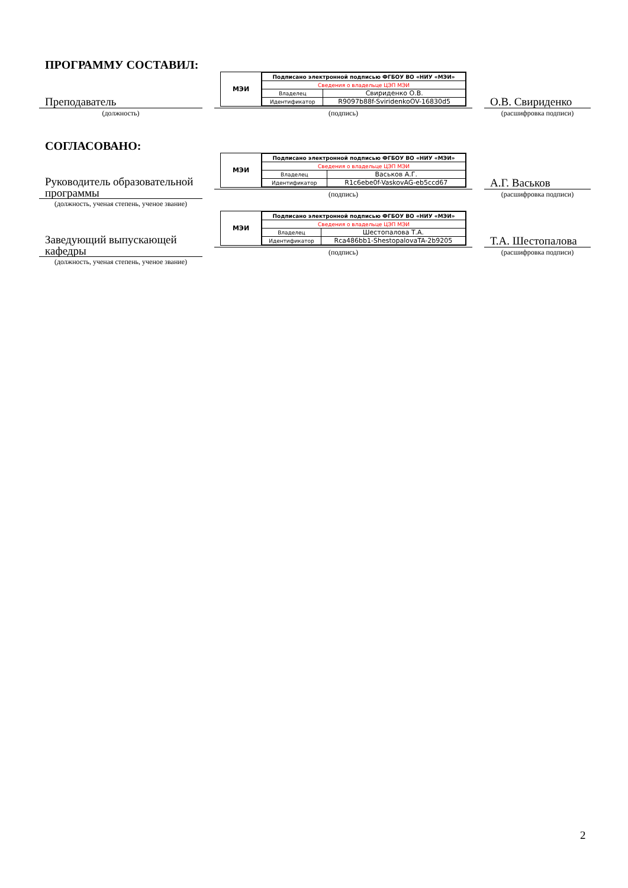ПРОГРАММУ СОСТАВИЛ:
Преподаватель
(должность)
МЭИ
| Подписано электронной подписью ФГБОУ ВО «НИУ «МЭИ» | |
| Сведения о владельце ЦЭП МЭИ | |
| Владелец | Свириденко О.В. |
| Идентификатор | R9097b88f-SviridenkoOV-16830d5 |
(подпись)
О.В. Свириденко
(расшифровка подписи)
СОГЛАСОВАНО:
Руководитель образовательной программы
(должность, ученая степень, ученое звание)
МЭИ
| Подписано электронной подписью ФГБОУ ВО «НИУ «МЭИ» | |
| Сведения о владельце ЦЭП МЭИ | |
| Владелец | Васьков А.Г. |
| Идентификатор | R1c6ebe0f-VaskovAG-eb5ccd67 |
(подпись)
А.Г. Васьков
(расшифровка подписи)
Заведующий выпускающей кафедры
(должность, ученая степень, ученое звание)
МЭИ
| Подписано электронной подписью ФГБОУ ВО «НИУ «МЭИ» | |
| Сведения о владельце ЦЭП МЭИ | |
| Владелец | Шестопалова Т.А. |
| Идентификатор | Rca486bb1-ShestopalovaTA-2b9205 |
(подпись)
Т.А. Шестопалова
(расшифровка подписи)
2